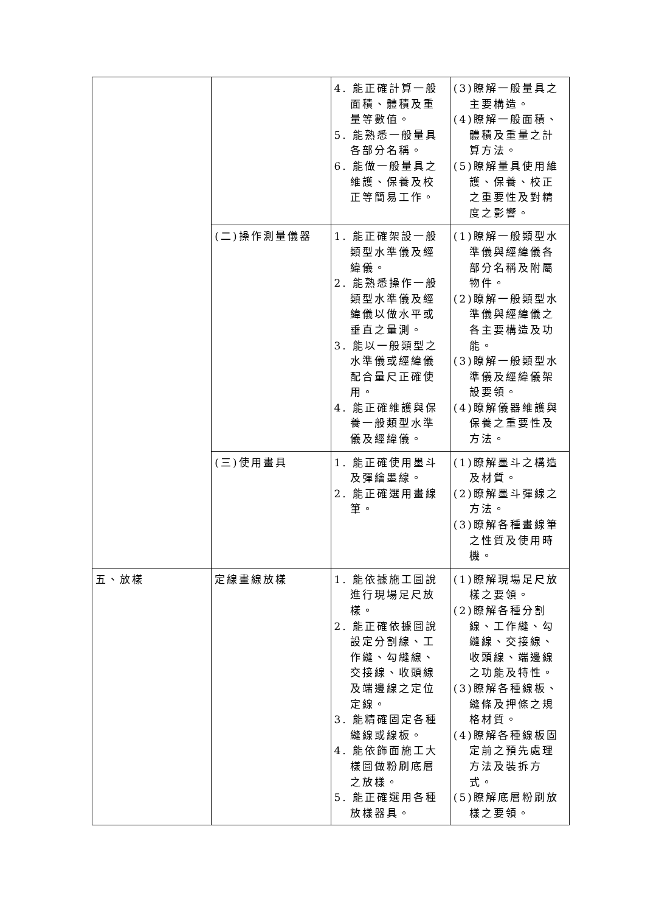| | | 4. 能正確計算一般面積、體積及重量等數值。 5. 能熟悉一般量具各部分名稱。 6. 能做一般量具之維護、保養及校正等簡易工作。 | (3)瞭解一般量具之主要構造。 (4)瞭解一般面積、體積及重量之計算方法。 (5)瞭解量具使用維護、保養、校正之重要性及對精度之影響。 |
| | (二)操作測量儀器 | 1. 能正確架設一般類型水準儀及經緯儀。 2. 能熟悉操作一般類型水準儀及經緯儀以做水平或垂直之量測。 3. 能以一般類型之水準儀或經緯儀配合量尺正確使用。 4. 能正確維護與保養一般類型水準儀及經緯儀。 | (1)瞭解一般類型水準儀與經緯儀各部分名稱及附屬物件。 (2)瞭解一般類型水準儀與經緯儀之各主要構造及功能。 (3)瞭解一般類型水準儀及經緯儀架設要領。 (4)瞭解儀器維護與保養之重要性及方法。 |
| | (三)使用畫具 | 1. 能正確使用墨斗及彈繪墨線。 2. 能正確選用畫線筆。 | (1)瞭解墨斗之構造及材質。 (2)瞭解墨斗彈線之方法。 (3)瞭解各種畫線筆之性質及使用時機。 |
| 五、放樣 | 定線畫線放樣 | 1. 能依據施工圖說進行現場足尺放樣。 2. 能正確依據圖說設定分割線、工作縫、勾縫線、交接線、收頭線及端邊線之定位定線。 3. 能精確固定各種縫線或線板。 4. 能依飾面施工大樣圖做粉刷底層之放樣。 5. 能正確選用各種放樣器具。 | (1)瞭解現場足尺放樣之要領。 (2)瞭解各種分割線、工作縫、勾縫線、交接線、收頭線、端邊線之功能及特性。 (3)瞭解各種線板、縫條及押條之規格材質。 (4)瞭解各種線板固定前之預先處理方法及裝拆方式。 (5)瞭解底層粉刷放樣之要領。 |